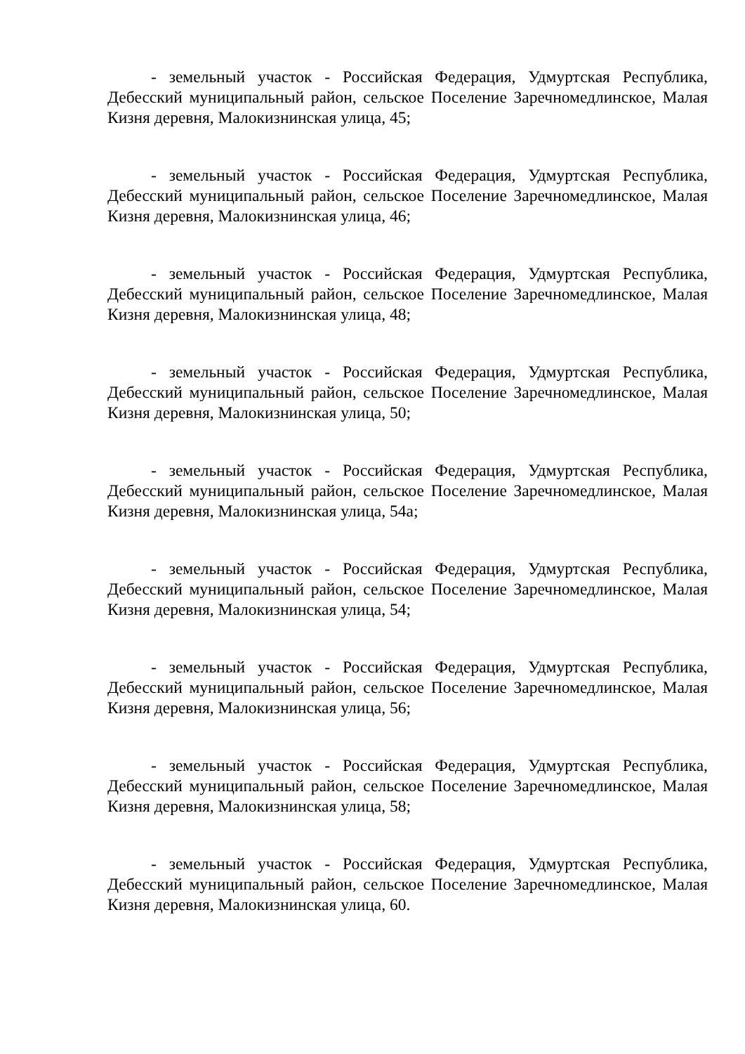- земельный участок - Российская Федерация, Удмуртская Республика, Дебесский муниципальный район, сельское Поселение Заречномедлинское, Малая Кизня деревня, Малокизнинская улица, 45;
- земельный участок - Российская Федерация, Удмуртская Республика, Дебесский муниципальный район, сельское Поселение Заречномедлинское, Малая Кизня деревня, Малокизнинская улица, 46;
- земельный участок - Российская Федерация, Удмуртская Республика, Дебесский муниципальный район, сельское Поселение Заречномедлинское, Малая Кизня деревня, Малокизнинская улица, 48;
- земельный участок - Российская Федерация, Удмуртская Республика, Дебесский муниципальный район, сельское Поселение Заречномедлинское, Малая Кизня деревня, Малокизнинская улица, 50;
- земельный участок - Российская Федерация, Удмуртская Республика, Дебесский муниципальный район, сельское Поселение Заречномедлинское, Малая Кизня деревня, Малокизнинская улица, 54а;
- земельный участок - Российская Федерация, Удмуртская Республика, Дебесский муниципальный район, сельское Поселение Заречномедлинское, Малая Кизня деревня, Малокизнинская улица, 54;
- земельный участок - Российская Федерация, Удмуртская Республика, Дебесский муниципальный район, сельское Поселение Заречномедлинское, Малая Кизня деревня, Малокизнинская улица, 56;
- земельный участок - Российская Федерация, Удмуртская Республика, Дебесский муниципальный район, сельское Поселение Заречномедлинское, Малая Кизня деревня, Малокизнинская улица, 58;
- земельный участок - Российская Федерация, Удмуртская Республика, Дебесский муниципальный район, сельское Поселение Заречномедлинское, Малая Кизня деревня, Малокизнинская улица, 60.